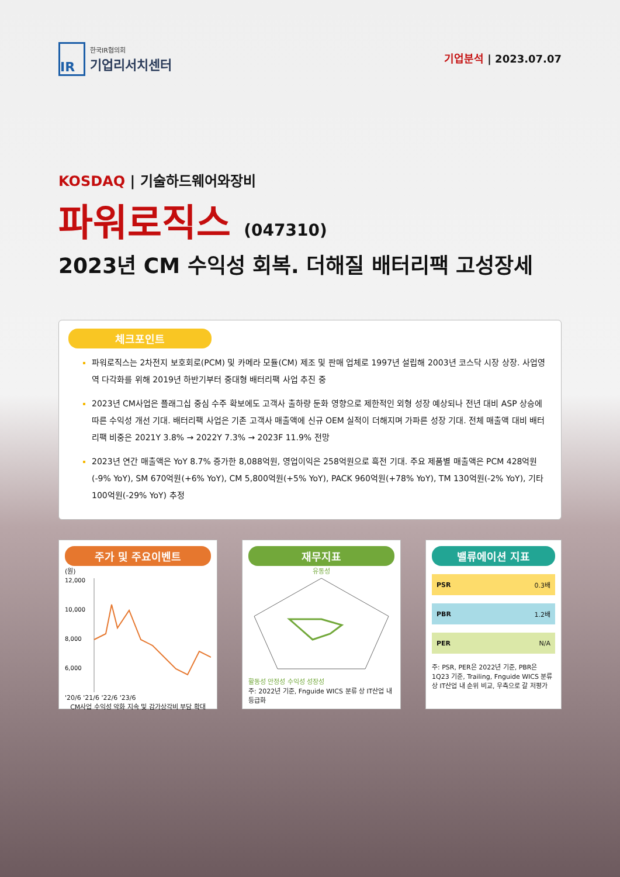IR
한국IR협의회
기업리서치센터
기업분석 | 2023.07.07
KOSDAQ | 기술하드웨어와장비
파워로직스 (047310)
2023년 CM 수익성 회복. 더해질 배터리팩 고성장세
체크포인트
파워로직스는 2차전지 보호회로(PCM) 및 카메라 모듈(CM) 제조 및 판매 업체로 1997년 설립해 2003년 코스닥 시장 상장. 사업영역 다각화를 위해 2019년 하반기부터 중대형 배터리팩 사업 추진 중
2023년 CM사업은 플래그십 중심 수주 확보에도 고객사 출하량 둔화 영향으로 제한적인 외형 성장 예상되나 전년 대비 ASP 상승에 따른 수익성 개선 기대. 배터리팩 사업은 기존 고객사 매출액에 신규 OEM 실적이 더해지며 가파른 성장 기대. 전체 매출액 대비 배터리팩 비중은 2021Y 3.8% → 2022Y 7.3% → 2023F 11.9% 전망
2023년 연간 매출액은 YoY 8.7% 증가한 8,088억원, 영업이익은 258억원으로 흑전 기대. 주요 제품별 매출액은 PCM 428억원(-9% YoY), SM 670억원(+6% YoY), CM 5,800억원(+5% YoY), PACK 960억원(+78% YoY), TM 130억원(-2% YoY), 기타 100억원(-29% YoY) 추정
주가 및 주요이벤트
(원)
12,000
10,000
8,000
6,000
'20/6 '21/6 '22/6 '23/6
CM사업 수익성 악화 지속 및 감가상각비 부담 확대
재무지표
유동성
활동성 안정성 수익성 성장성
주: 2022년 기준, Fnguide WICS 분류 상 IT산업 내 등급화
밸류에이션 지표
PSR 0.3배
PBR 1.2배
PER N/A
주: PSR, PER은 2022년 기준, PBR은 1Q23 기준, Trailing, Fnguide WICS 분류 상 IT산업 내 순위 비교, 우측으로 갈 저평가